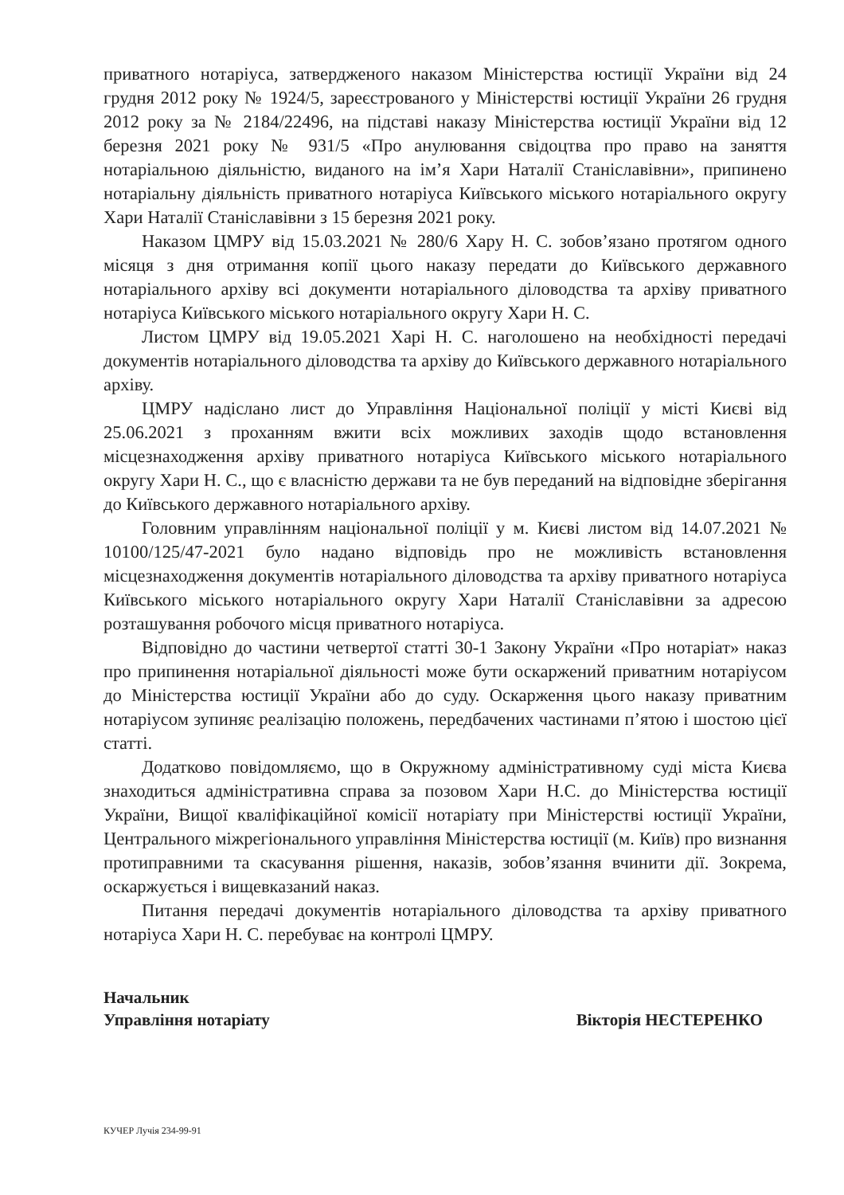приватного нотаріуса, затвердженого наказом Міністерства юстиції України від 24 грудня 2012 року № 1924/5, зареєстрованого у Міністерстві юстиції України 26 грудня 2012 року за № 2184/22496, на підставі наказу Міністерства юстиції України від 12 березня 2021 року № 931/5 «Про анулювання свідоцтва про право на заняття нотаріальною діяльністю, виданого на ім’я Хари Наталії Станіславівни», припинено нотаріальну діяльність приватного нотаріуса Київського міського нотаріального округу Хари Наталії Станіславівни з 15 березня 2021 року.
Наказом ЦМРУ від 15.03.2021 № 280/6 Хару Н. С. зобов’язано протягом одного місяця з дня отримання копії цього наказу передати до Київського державного нотаріального архіву всі документи нотаріального діловодства та архіву приватного нотаріуса Київського міського нотаріального округу Хари Н. С.
Листом ЦМРУ від 19.05.2021 Харі Н. С. наголошено на необхідності передачі документів нотаріального діловодства та архіву до Київського державного нотаріального архіву.
ЦМРУ надіслано лист до Управління Національної поліції у місті Києві від 25.06.2021 з проханням вжити всіх можливих заходів щодо встановлення місцезнаходження архіву приватного нотаріуса Київського міського нотаріального округу Хари Н. С., що є власністю держави та не був переданий на відповідне зберігання до Київського державного нотаріального архіву.
Головним управлінням національної поліції у м. Києві листом від 14.07.2021 № 10100/125/47-2021 було надано відповідь про не можливість встановлення місцезнаходження документів нотаріального діловодства та архіву приватного нотаріуса Київського міського нотаріального округу Хари Наталії Станіславівни за адресою розташування робочого місця приватного нотаріуса.
Відповідно до частини четвертої статті 30-1 Закону України «Про нотаріат» наказ про припинення нотаріальної діяльності може бути оскаржений приватним нотаріусом до Міністерства юстиції України або до суду. Оскарження цього наказу приватним нотаріусом зупиняє реалізацію положень, передбачених частинами п’ятою і шостою цієї статті.
Додатково повідомляємо, що в Окружному адміністративному суді міста Києва знаходиться адміністративна справа за позовом Хари Н.С. до Міністерства юстиції України, Вищої кваліфікаційної комісії нотаріату при Міністерстві юстиції України, Центрального міжрегіонального управління Міністерства юстиції (м. Київ) про визнання протиправними та скасування рішення, наказів, зобов’язання вчинити дії. Зокрема, оскаржується і вищевказаний наказ.
Питання передачі документів нотаріального діловодства та архіву приватного нотаріуса Хари Н. С. перебуває на контролі ЦМРУ.
Начальник
Управління нотаріату
Вікторія НЕСТЕРЕНКО
КУЧЕР Лучія 234-99-91